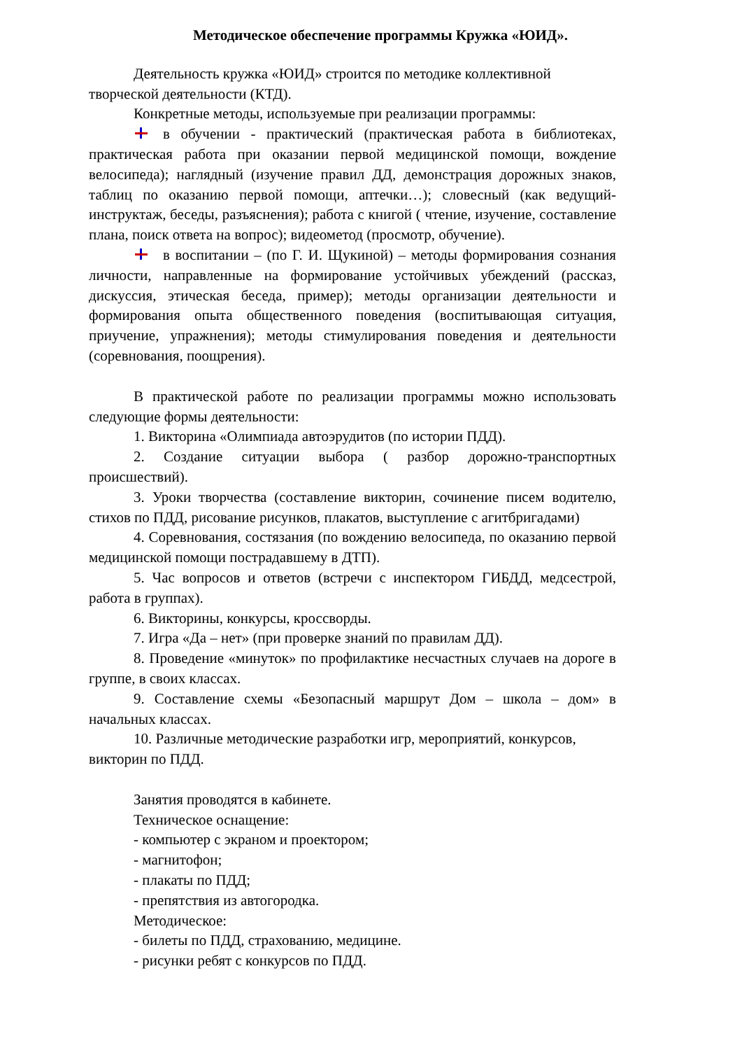Методическое обеспечение программы Кружка «ЮИД».
Деятельность кружка «ЮИД» строится по методике коллективной творческой деятельности (КТД).
Конкретные методы, используемые при реализации программы:
в обучении - практический (практическая работа в библиотеках, практическая работа при оказании первой медицинской помощи, вождение велосипеда); наглядный (изучение правил ДД, демонстрация дорожных знаков, таблиц по оказанию первой помощи, аптечки…); словесный (как ведущий-инструктаж, беседы, разъяснения); работа с книгой ( чтение, изучение, составление плана, поиск ответа на вопрос); видеометод (просмотр, обучение).
в воспитании – (по Г. И. Щукиной) – методы формирования сознания личности, направленные на формирование устойчивых убеждений (рассказ, дискуссия, этическая беседа, пример); методы организации деятельности и формирования опыта общественного поведения (воспитывающая ситуация, приучение, упражнения); методы стимулирования поведения и деятельности (соревнования, поощрения).
В практической работе по реализации программы можно использовать следующие формы деятельности:
1. Викторина «Олимпиада автоэрудитов (по истории ПДД).
2. Создание ситуации выбора ( разбор дорожно-транспортных происшествий).
3. Уроки творчества (составление викторин, сочинение писем водителю, стихов по ПДД, рисование рисунков, плакатов, выступление с агитбригадами)
4. Соревнования, состязания (по вождению велосипеда, по оказанию первой медицинской помощи пострадавшему в ДТП).
5. Час вопросов и ответов (встречи с инспектором ГИБДД, медсестрой, работа в группах).
6. Викторины, конкурсы, кроссворды.
7. Игра «Да – нет» (при проверке знаний по правилам ДД).
8. Проведение «минуток» по профилактике несчастных случаев на дороге в группе, в своих классах.
9. Составление схемы «Безопасный маршрут Дом – школа – дом» в начальных классах.
10. Различные методические разработки игр, мероприятий, конкурсов, викторин по ПДД.
Занятия проводятся в кабинете.
Техническое оснащение:
- компьютер с экраном и проектором;
- магнитофон;
- плакаты по ПДД;
- препятствия из автогородка.
Методическое:
- билеты по ПДД, страхованию, медицине.
- рисунки ребят с конкурсов по ПДД.